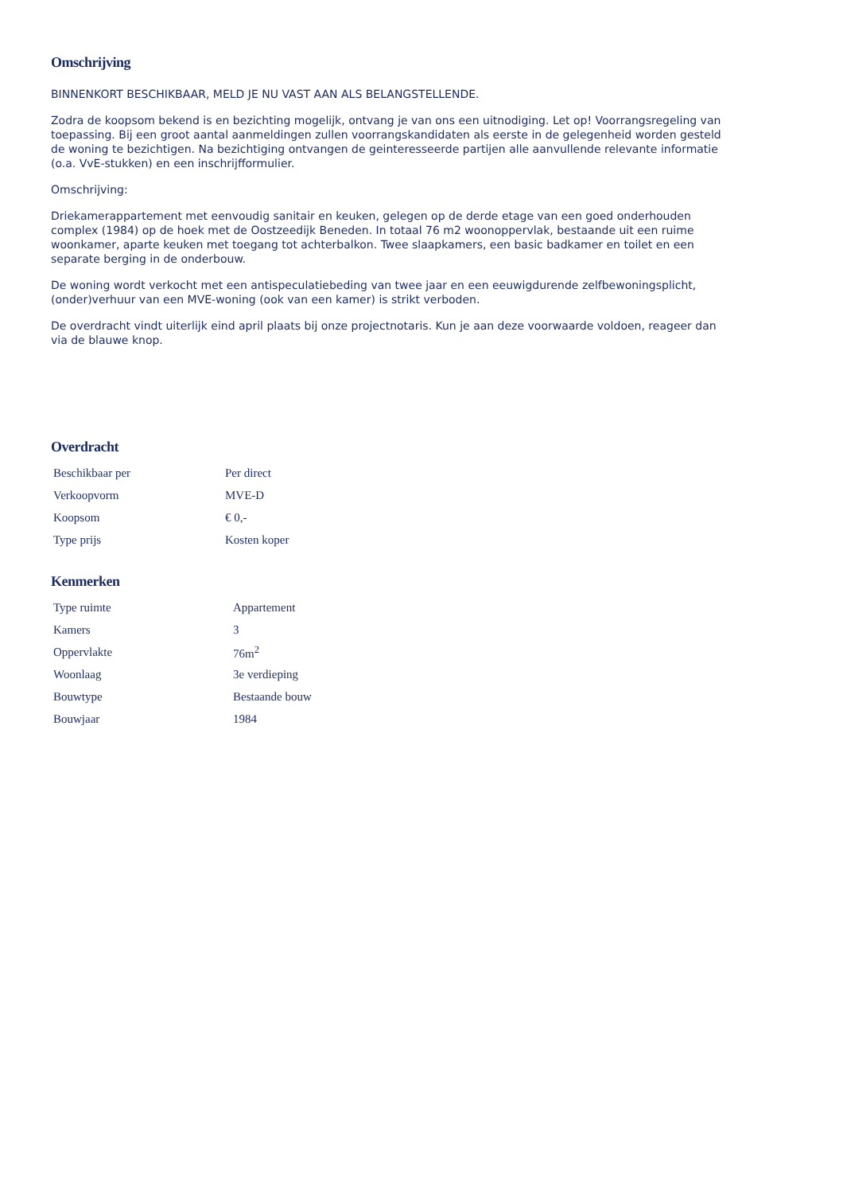Omschrijving
BINNENKORT BESCHIKBAAR, MELD JE NU VAST AAN ALS BELANGSTELLENDE.
Zodra de koopsom bekend is en bezichting mogelijk, ontvang je van ons een uitnodiging. Let op! Voorrangsregeling van toepassing. Bij een groot aantal aanmeldingen zullen voorrangskandidaten als eerste in de gelegenheid worden gesteld de woning te bezichtigen. Na bezichtiging ontvangen de geinteresseerde partijen alle aanvullende relevante informatie (o.a. VvE-stukken) en een inschrijfformulier.
Omschrijving:
Driekamerappartement met eenvoudig sanitair en keuken, gelegen op de derde etage van een goed onderhouden complex (1984) op de hoek met de Oostzeedijk Beneden. In totaal 76 m2 woonoppervlak, bestaande uit een ruime woonkamer, aparte keuken met toegang tot achterbalkon. Twee slaapkamers, een basic badkamer en toilet en een separate berging in de onderbouw.
De woning wordt verkocht met een antispeculatiebeding van twee jaar en een eeuwigdurende zelfbewoningsplicht, (onder)verhuur van een MVE-woning (ook van een kamer) is strikt verboden.
De overdracht vindt uiterlijk eind april plaats bij onze projectnotaris. Kun je aan deze voorwaarde voldoen, reageer dan via de blauwe knop.
Overdracht
| Beschikbaar per | Per direct |
| Verkoopvorm | MVE-D |
| Koopsom | € 0,- |
| Type prijs | Kosten koper |
Kenmerken
| Type ruimte | Appartement |
| Kamers | 3 |
| Oppervlakte | 76m<sup>2</sup> |
| Woonlaag | 3e verdieping |
| Bouwtype | Bestaande bouw |
| Bouwjaar | 1984 |